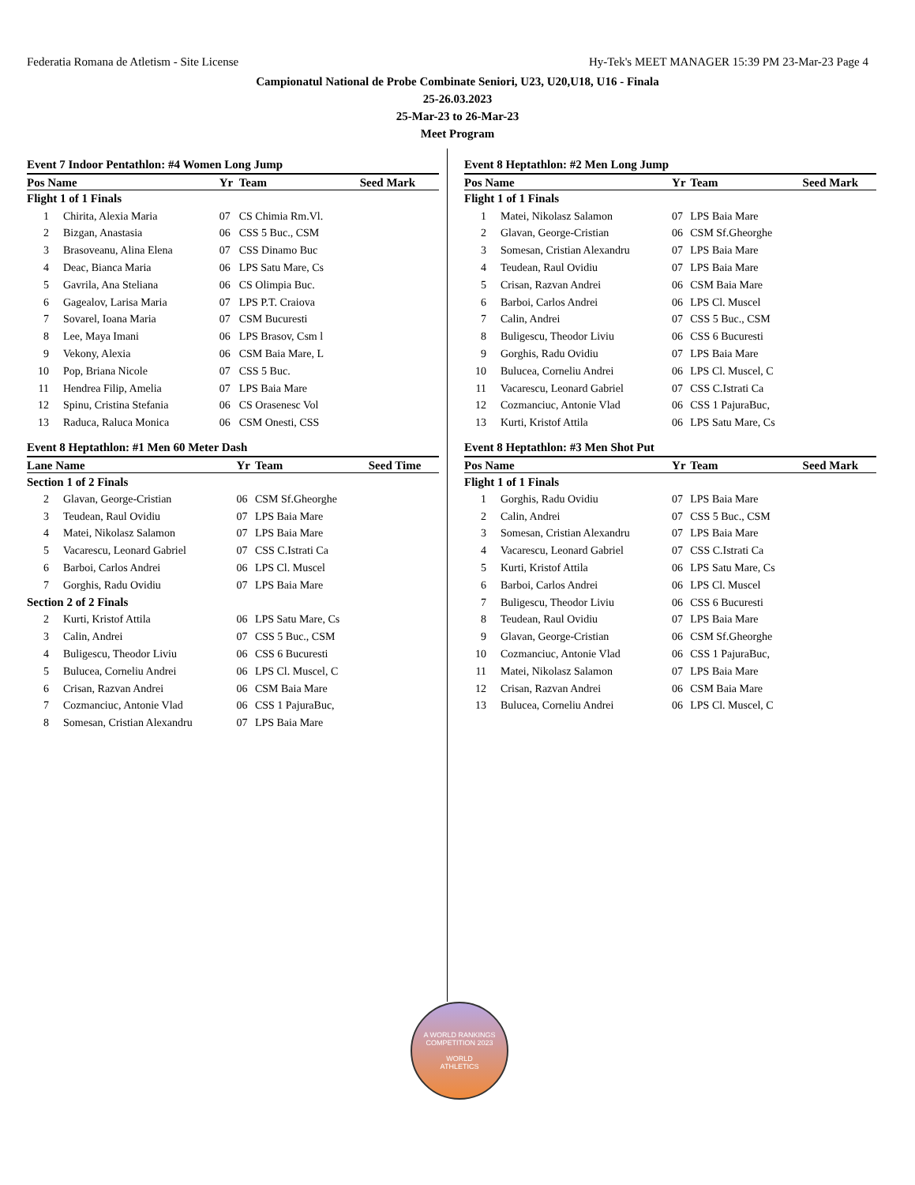Federatia Romana de Atletism - Site License Hy-Tek's MEET MANAGER 15:39 PM 23-Mar-23 Page 4
Campionatul National de Probe Combinate Seniori, U23, U20,U18, U16 - Finala
25-26.03.2023
25-Mar-23 to 26-Mar-23
Meet Program
Event 7 Indoor Pentathlon: #4 Women Long Jump
| Pos Name | | Yr | Team | Seed Mark |
| --- | --- | --- | --- | --- |
| Flight 1 of 1 Finals | | | | |
| 1 | Chirita, Alexia Maria | 07 | CS Chimia Rm.Vl. | |
| 2 | Bizgan, Anastasia | 06 | CSS 5 Buc., CSM | |
| 3 | Brasoveanu, Alina Elena | 07 | CSS Dinamo Buc | |
| 4 | Deac, Bianca Maria | 06 | LPS Satu Mare, Cs | |
| 5 | Gavrila, Ana Steliana | 06 | CS Olimpia Buc. | |
| 6 | Gagealov, Larisa Maria | 07 | LPS P.T. Craiova | |
| 7 | Sovarel, Ioana Maria | 07 | CSM Bucuresti | |
| 8 | Lee, Maya Imani | 06 | LPS Brasov, Csm l | |
| 9 | Vekony, Alexia | 06 | CSM Baia Mare, L | |
| 10 | Pop, Briana Nicole | 07 | CSS 5 Buc. | |
| 11 | Hendrea Filip, Amelia | 07 | LPS Baia Mare | |
| 12 | Spinu, Cristina Stefania | 06 | CS Orasenesc Vol | |
| 13 | Raduca, Raluca Monica | 06 | CSM Onesti, CSS | |
Event 8 Heptathlon: #1 Men 60 Meter Dash
| Lane Name | | Yr | Team | Seed Time |
| --- | --- | --- | --- | --- |
| Section 1 of 2 Finals | | | | |
| 2 | Glavan, George-Cristian | 06 | CSM Sf.Gheorghe | |
| 3 | Teudean, Raul Ovidiu | 07 | LPS Baia Mare | |
| 4 | Matei, Nikolasz Salamon | 07 | LPS Baia Mare | |
| 5 | Vacarescu, Leonard Gabriel | 07 | CSS C.Istrati Ca | |
| 6 | Barboi, Carlos Andrei | 06 | LPS Cl. Muscel | |
| 7 | Gorghis, Radu Ovidiu | 07 | LPS Baia Mare | |
| Section 2 of 2 Finals | | | | |
| 2 | Kurti, Kristof Attila | 06 | LPS Satu Mare, Cs | |
| 3 | Calin, Andrei | 07 | CSS 5 Buc., CSM | |
| 4 | Buligescu, Theodor Liviu | 06 | CSS 6 Bucuresti | |
| 5 | Bulucea, Corneliu Andrei | 06 | LPS Cl. Muscel, C | |
| 6 | Crisan, Razvan Andrei | 06 | CSM Baia Mare | |
| 7 | Cozmanciuc, Antonie Vlad | 06 | CSS 1 PajuraBuc, | |
| 8 | Somesan, Cristian Alexandru | 07 | LPS Baia Mare | |
Event 8 Heptathlon: #2 Men Long Jump
| Pos Name | | Yr | Team | Seed Mark |
| --- | --- | --- | --- | --- |
| Flight 1 of 1 Finals | | | | |
| 1 | Matei, Nikolasz Salamon | 07 | LPS Baia Mare | |
| 2 | Glavan, George-Cristian | 06 | CSM Sf.Gheorghe | |
| 3 | Somesan, Cristian Alexandru | 07 | LPS Baia Mare | |
| 4 | Teudean, Raul Ovidiu | 07 | LPS Baia Mare | |
| 5 | Crisan, Razvan Andrei | 06 | CSM Baia Mare | |
| 6 | Barboi, Carlos Andrei | 06 | LPS Cl. Muscel | |
| 7 | Calin, Andrei | 07 | CSS 5 Buc., CSM | |
| 8 | Buligescu, Theodor Liviu | 06 | CSS 6 Bucuresti | |
| 9 | Gorghis, Radu Ovidiu | 07 | LPS Baia Mare | |
| 10 | Bulucea, Corneliu Andrei | 06 | LPS Cl. Muscel, C | |
| 11 | Vacarescu, Leonard Gabriel | 07 | CSS C.Istrati Ca | |
| 12 | Cozmanciuc, Antonie Vlad | 06 | CSS 1 PajuraBuc, | |
| 13 | Kurti, Kristof Attila | 06 | LPS Satu Mare, Cs | |
Event 8 Heptathlon: #3 Men Shot Put
| Pos Name | | Yr | Team | Seed Mark |
| --- | --- | --- | --- | --- |
| Flight 1 of 1 Finals | | | | |
| 1 | Gorghis, Radu Ovidiu | 07 | LPS Baia Mare | |
| 2 | Calin, Andrei | 07 | CSS 5 Buc., CSM | |
| 3 | Somesan, Cristian Alexandru | 07 | LPS Baia Mare | |
| 4 | Vacarescu, Leonard Gabriel | 07 | CSS C.Istrati Ca | |
| 5 | Kurti, Kristof Attila | 06 | LPS Satu Mare, Cs | |
| 6 | Barboi, Carlos Andrei | 06 | LPS Cl. Muscel | |
| 7 | Buligescu, Theodor Liviu | 06 | CSS 6 Bucuresti | |
| 8 | Teudean, Raul Ovidiu | 07 | LPS Baia Mare | |
| 9 | Glavan, George-Cristian | 06 | CSM Sf.Gheorghe | |
| 10 | Cozmanciuc, Antonie Vlad | 06 | CSS 1 PajuraBuc, | |
| 11 | Matei, Nikolasz Salamon | 07 | LPS Baia Mare | |
| 12 | Crisan, Razvan Andrei | 06 | CSM Baia Mare | |
| 13 | Bulucea, Corneliu Andrei | 06 | LPS Cl. Muscel, C | |
A WORLD RANKINGS COMPETITION 2023
WORLD
ATHLETICS